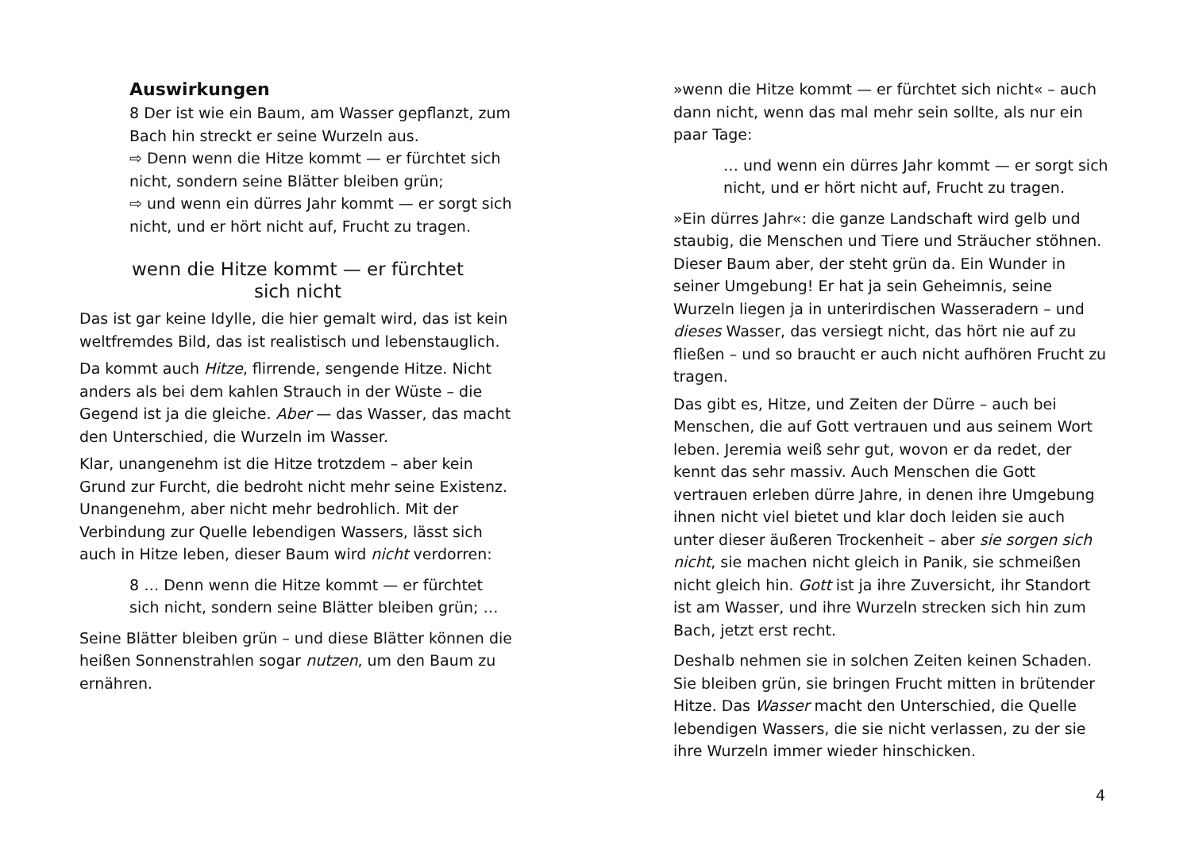Auswirkungen
8 Der ist wie ein Baum, am Wasser gepflanzt, zum Bach hin streckt er seine Wurzeln aus.
⇨ Denn wenn die Hitze kommt — er fürchtet sich nicht, sondern seine Blätter bleiben grün;
⇨ und wenn ein dürres Jahr kommt — er sorgt sich nicht, und er hört nicht auf, Frucht zu tragen.
wenn die Hitze kommt — er fürchtet
sich nicht
Das ist gar keine Idylle, die hier gemalt wird, das ist kein weltfremdes Bild, das ist realistisch und lebenstauglich.
Da kommt auch Hitze, flirrende, sengende Hitze. Nicht anders als bei dem kahlen Strauch in der Wüste – die Gegend ist ja die gleiche. Aber — das Wasser, das macht den Unterschied, die Wurzeln im Wasser.
Klar, unangenehm ist die Hitze trotzdem – aber kein Grund zur Furcht, die bedroht nicht mehr seine Existenz. Unangenehm, aber nicht mehr bedrohlich. Mit der Verbindung zur Quelle lebendigen Wassers, lässt sich auch in Hitze leben, dieser Baum wird nicht verdorren:
8 … Denn wenn die Hitze kommt — er fürchtet sich nicht, sondern seine Blätter bleiben grün; …
Seine Blätter bleiben grün – und diese Blätter können die heißen Sonnenstrahlen sogar nutzen, um den Baum zu ernähren.
»wenn die Hitze kommt — er fürchtet sich nicht« – auch dann nicht, wenn das mal mehr sein sollte, als nur ein paar Tage:
… und wenn ein dürres Jahr kommt — er sorgt sich nicht, und er hört nicht auf, Frucht zu tragen.
»Ein dürres Jahr«: die ganze Landschaft wird gelb und staubig, die Menschen und Tiere und Sträucher stöhnen. Dieser Baum aber, der steht grün da. Ein Wunder in seiner Umgebung! Er hat ja sein Geheimnis, seine Wurzeln liegen ja in unterirdischen Wasseradern – und dieses Wasser, das versiegt nicht, das hört nie auf zu fließen – und so braucht er auch nicht aufhören Frucht zu tragen.
Das gibt es, Hitze, und Zeiten der Dürre – auch bei Menschen, die auf Gott vertrauen und aus seinem Wort leben. Jeremia weiß sehr gut, wovon er da redet, der kennt das sehr massiv. Auch Menschen die Gott vertrauen erleben dürre Jahre, in denen ihre Umgebung ihnen nicht viel bietet und klar doch leiden sie auch unter dieser äußeren Trockenheit – aber sie sorgen sich nicht, sie machen nicht gleich in Panik, sie schmeißen nicht gleich hin. Gott ist ja ihre Zuversicht, ihr Standort ist am Wasser, und ihre Wurzeln strecken sich hin zum Bach, jetzt erst recht.
Deshalb nehmen sie in solchen Zeiten keinen Schaden. Sie bleiben grün, sie bringen Frucht mitten in brütender Hitze. Das Wasser macht den Unterschied, die Quelle lebendigen Wassers, die sie nicht verlassen, zu der sie ihre Wurzeln immer wieder hinschicken.
4